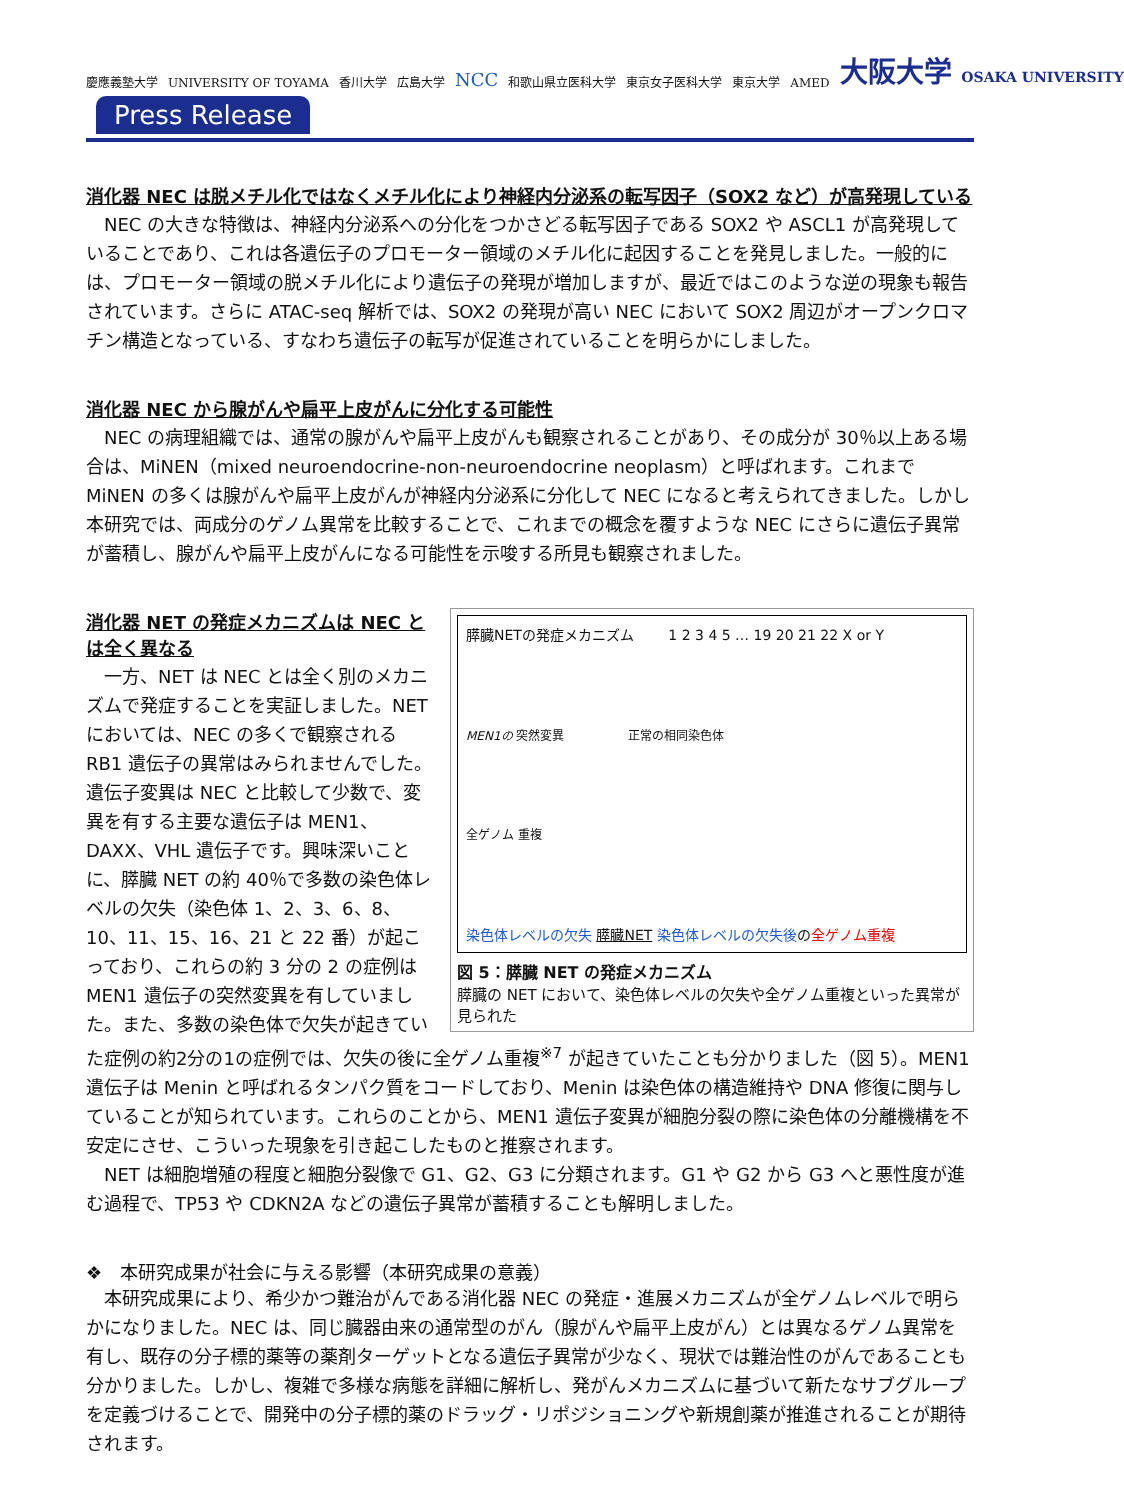慶應義塾大学 UNIVERSITY OF TOYAMA 香川大学 広島大学 NCC 和歌山県立医科大学 東京女子医科大学 東京大学 AMED 大阪大学 OSAKA UNIVERSITY
Press Release
消化器 NEC は脱メチル化ではなくメチル化により神経内分泌系の転写因子（SOX2 など）が高発現している
NEC の大きな特徴は、神経内分泌系への分化をつかさどる転写因子である SOX2 や ASCL1 が高発現していることであり、これは各遺伝子のプロモーター領域のメチル化に起因することを発見しました。一般的には、プロモーター領域の脱メチル化により遺伝子の発現が増加しますが、最近ではこのような逆の現象も報告されています。さらに ATAC-seq 解析では、SOX2 の発現が高い NEC において SOX2 周辺がオープンクロマチン構造となっている、すなわち遺伝子の転写が促進されていることを明らかにしました。
消化器 NEC から腺がんや扁平上皮がんに分化する可能性
NEC の病理組織では、通常の腺がんや扁平上皮がんも観察されることがあり、その成分が 30％以上ある場合は、MiNEN（mixed neuroendocrine-non-neuroendocrine neoplasm）と呼ばれます。これまで MiNEN の多くは腺がんや扁平上皮がんが神経内分泌系に分化して NEC になると考えられてきました。しかし本研究では、両成分のゲノム異常を比較することで、これまでの概念を覆すような NEC にさらに遺伝子異常が蓄積し、腺がんや扁平上皮がんになる可能性を示唆する所見も観察されました。
膵臓NETの発症メカニズム 1 2 3 4 5 … 19 20 21 22 X or Y
MEN1の 突然変異 正常の相同染色体
全ゲノム 重複
染色体レベルの欠失 膵臓NET 染色体レベルの欠失後の全ゲノム重複
図 5：膵臓 NET の発症メカニズム
膵臓の NET において、染色体レベルの欠失や全ゲノム重複といった異常が見られた
消化器 NET の発症メカニズムは NEC とは全く異なる
一方、NET は NEC とは全く別のメカニズムで発症することを実証しました。NET においては、NEC の多くで観察される RB1 遺伝子の異常はみられませんでした。遺伝子変異は NEC と比較して少数で、変異を有する主要な遺伝子は MEN1、DAXX、VHL 遺伝子です。興味深いことに、膵臓 NET の約 40％で多数の染色体レベルの欠失（染色体 1、2、3、6、8、10、11、15、16、21 と 22 番）が起こっており、これらの約 3 分の 2 の症例は MEN1 遺伝子の突然変異を有していました。また、多数の染色体で欠失が起きていた症例の約2分の1の症例では、欠失の後に全ゲノム重複<sup>※7</sup> が起きていたことも分かりました（図 5）。MEN1 遺伝子は Menin と呼ばれるタンパク質をコードしており、Menin は染色体の構造維持や DNA 修復に関与していることが知られています。これらのことから、MEN1 遺伝子変異が細胞分裂の際に染色体の分離機構を不安定にさせ、こういった現象を引き起こしたものと推察されます。
NET は細胞増殖の程度と細胞分裂像で G1、G2、G3 に分類されます。G1 や G2 から G3 へと悪性度が進む過程で、TP53 や CDKN2A などの遺伝子異常が蓄積することも解明しました。
❖　本研究成果が社会に与える影響（本研究成果の意義）
本研究成果により、希少かつ難治がんである消化器 NEC の発症・進展メカニズムが全ゲノムレベルで明らかになりました。NEC は、同じ臓器由来の通常型のがん（腺がんや扁平上皮がん）とは異なるゲノム異常を有し、既存の分子標的薬等の薬剤ターゲットとなる遺伝子異常が少なく、現状では難治性のがんであることも分かりました。しかし、複雑で多様な病態を詳細に解析し、発がんメカニズムに基づいて新たなサブグループを定義づけることで、開発中の分子標的薬のドラッグ・リポジショニングや新規創薬が推進されることが期待されます。